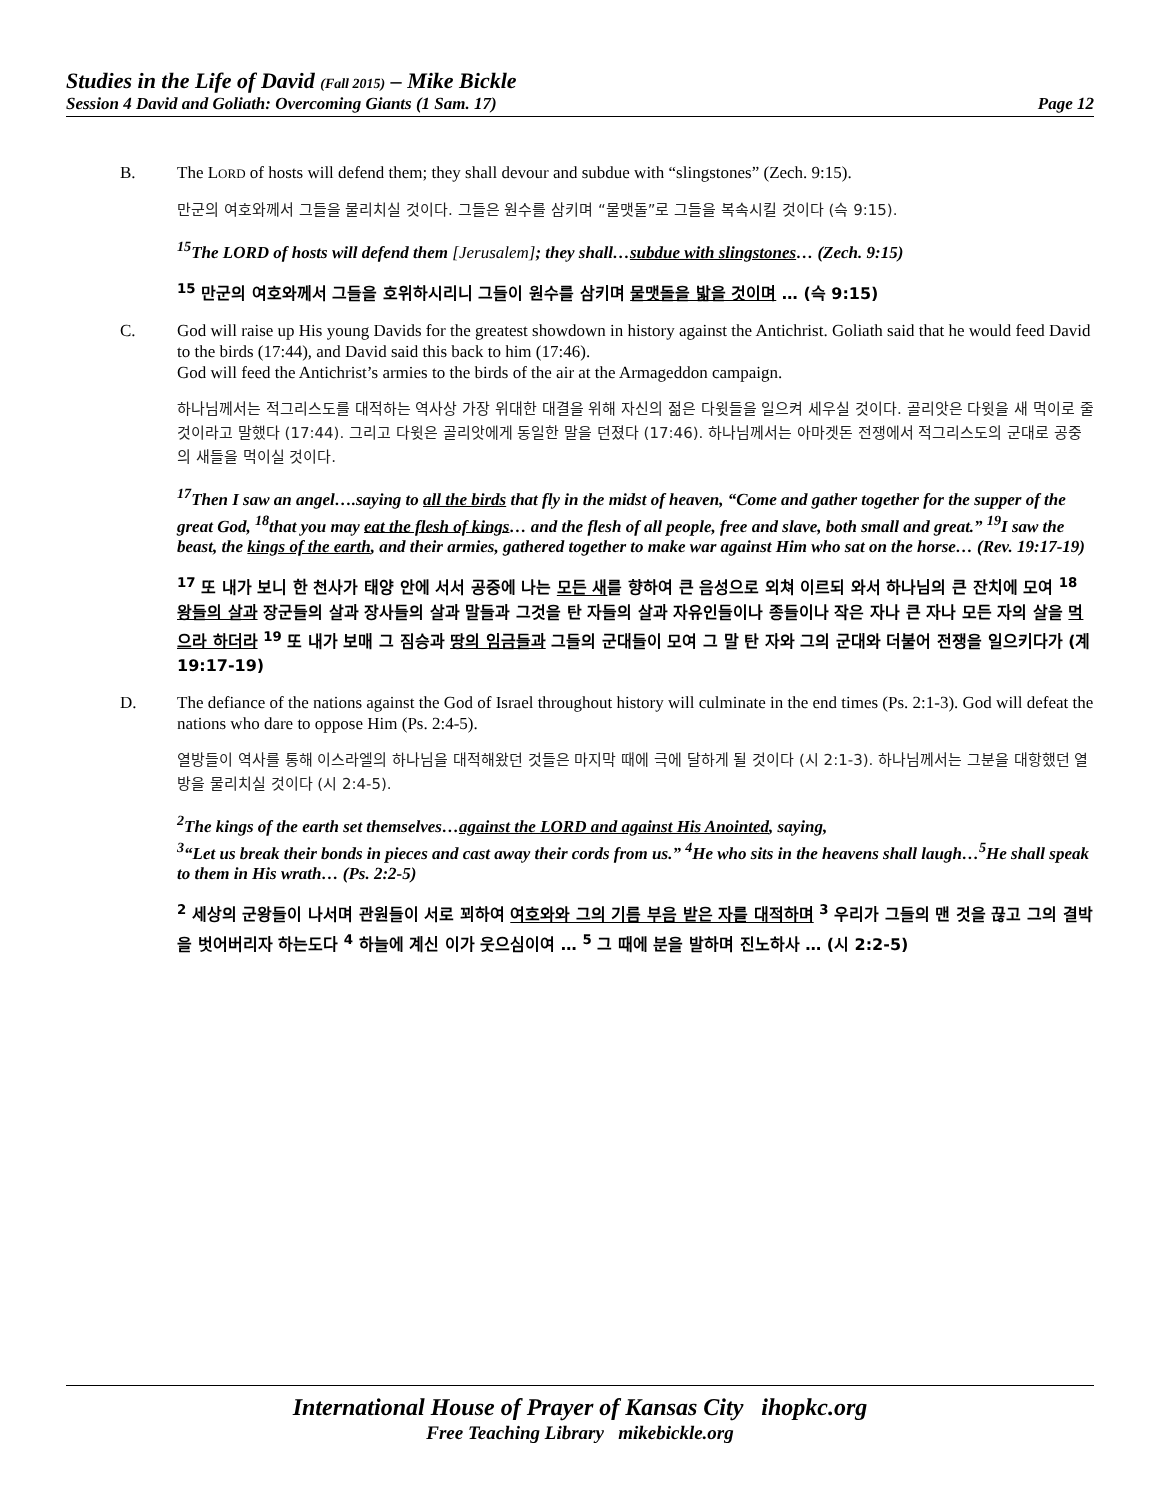Studies in the Life of David (Fall 2015) – Mike Bickle
Session 4 David and Goliath: Overcoming Giants (1 Sam. 17) Page 12
B. The LORD of hosts will defend them; they shall devour and subdue with “slingstones” (Zech. 9:15).
만군의 여호와께서 그들을 물리치실 것이다. 그들은 원수를 삼키며 “물맷돌”로 그들을 복속시킬 것이다 (슥 9:15).
<sup>15</sup> The LORD of hosts will defend them [Jerusalem]; they shall…subdue with slingstones… (Zech. 9:15)
<sup>15</sup> 만군의 여호와께서 그들을 호위하시리니 그들이 원수를 삼키며 물맷돌을 밟을 것이며 … (슥 9:15)
C. God will raise up His young Davids for the greatest showdown in history against the Antichrist. Goliath said that he would feed David to the birds (17:44), and David said this back to him (17:46).
God will feed the Antichrist’s armies to the birds of the air at the Armageddon campaign.
하나님께서는 적그리스도를 대적하는 역사상 가장 위대한 대결을 위해 자신의 젊은 다윗들을 일으켜 세우실 것이다. 골리앗은 다윗을 새 먹이로 줄 것이라고 말했다 (17:44). 그리고 다윗은 골리앗에게 동일한 말을 던졌다 (17:46). 하나님께서는 아마겟돈 전쟁에서 적그리스도의 군대로 공중의 새들을 먹이실 것이다.
<sup>17</sup> Then I saw an angel….saying to all the birds that fly in the midst of heaven, “Come and gather together for the supper of the great God, <sup>18</sup>that you may eat the flesh of kings… and the flesh of all people, free and slave, both small and great.” <sup>19</sup>I saw the beast, the kings of the earth, and their armies, gathered together to make war against Him who sat on the horse… (Rev. 19:17-19)
<sup>17</sup> 또 내가 보니 한 천사가 태양 안에 서서 공중에 나는 모든 새를 향하여 큰 음성으로 외쳐 이르되 와서 하나님의 큰 잔치에 모여 <sup>18</sup> 왕들의 살과 장군들의 살과 장사들의 살과 말들과 그것을 탄 자들의 살과 자유인들이나 종들이나 작은 자나 큰 자나 모든 자의 살을 먹으라 하더라 <sup>19</sup> 또 내가 보매 그 짐승과 땅의 임금들과 그들의 군대들이 모여 그 말 탄 자와 그의 군대와 더불어 전쟁을 일으키다가 (계 19:17-19)
D. The defiance of the nations against the God of Israel throughout history will culminate in the end times (Ps. 2:1-3). God will defeat the nations who dare to oppose Him (Ps. 2:4-5).
열방들이 역사를 통해 이스라엘의 하나님을 대적해왔던 것들은 마지막 때에 극에 달하게 될 것이다 (시 2:1-3). 하나님께서는 그분을 대항했던 열방을 물리치실 것이다 (시 2:4-5).
<sup>2</sup> The kings of the earth set themselves…against the LORD and against His Anointed, saying,
<sup>3</sup> “Let us break their bonds in pieces and cast away their cords from us.” <sup>4</sup>He who sits in the heavens shall laugh…<sup>5</sup>He shall speak to them in His wrath… (Ps. 2:2-5)
<sup>2</sup> 세상의 군왕들이 나서며 관원들이 서로 꾀하여 여호와와 그의 기름 부음 받은 자를 대적하며 <sup>3</sup> 우리가 그들의 맨 것을 끊고 그의 결박을 벗어버리자 하는도다 <sup>4</sup> 하늘에 계신 이가 웃으심이여 … <sup>5</sup> 그 때에 분을 발하며 진노하사 … (시 2:2-5)
International House of Prayer of Kansas City ihopkc.org
Free Teaching Library mikebickle.org